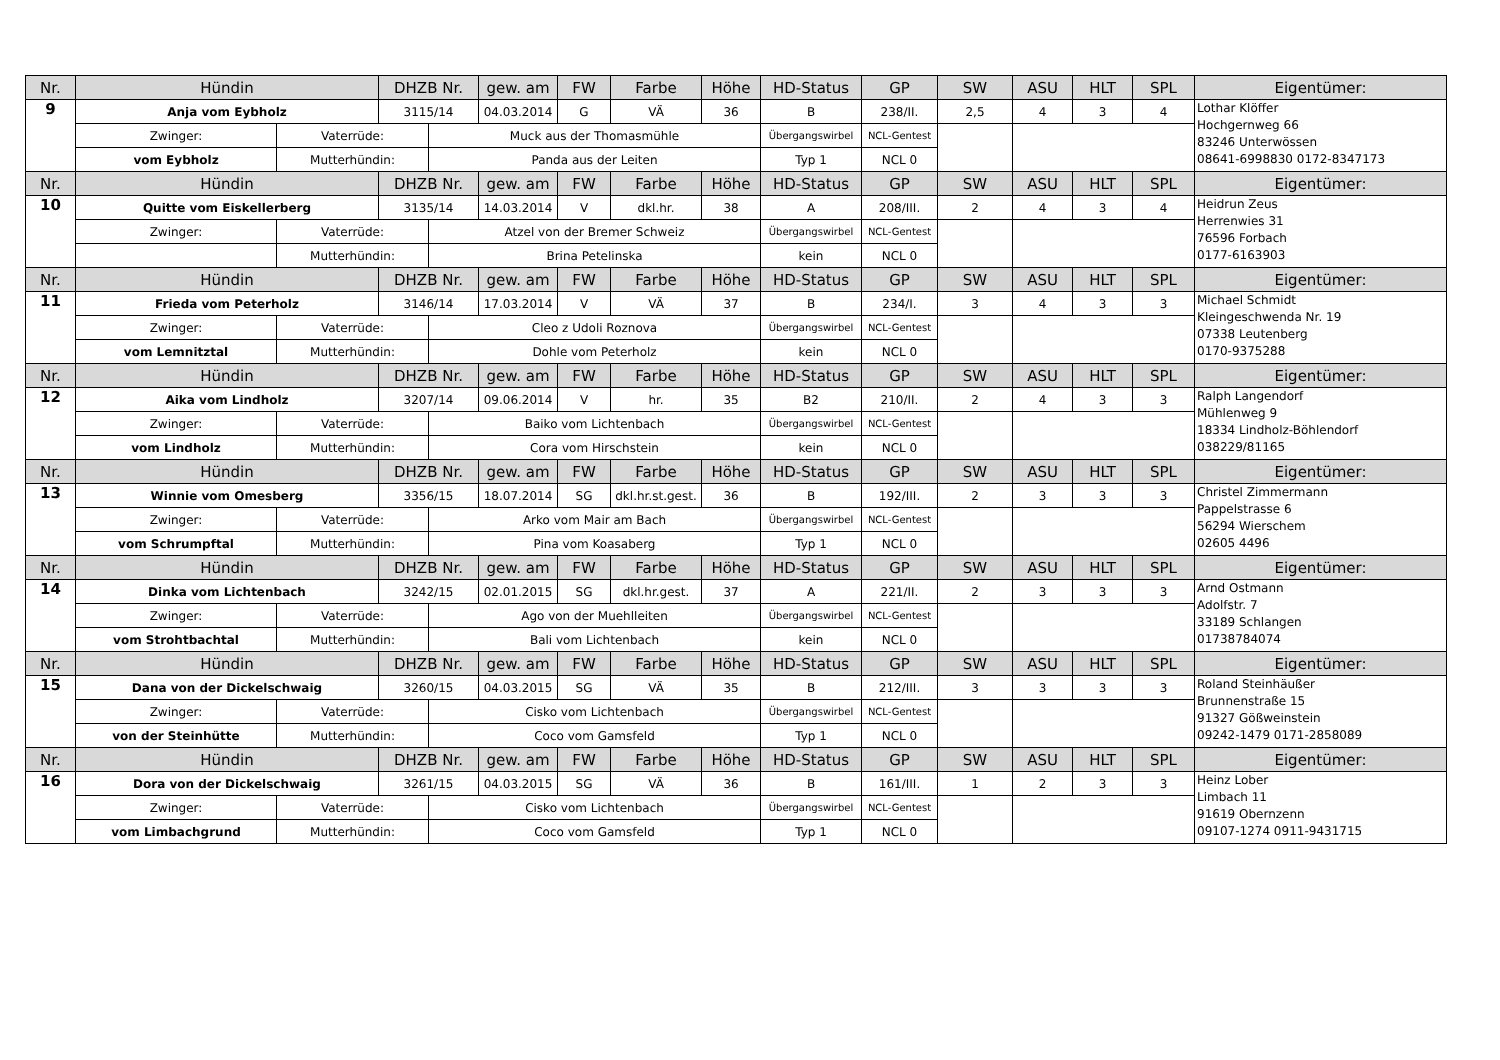| Nr. | Hündin | | DHZB Nr. | | gew. am | FW | Farbe | Höhe | HD-Status | GP | SW | ASU | HLT | SPL | Eigentümer: |
| 9 | Anja vom Eybholz | | 3115/14 | | 04.03.2014 | G | VÄ | 36 | B | 238/II. | 2,5 | 4 | 3 | 4 | Lothar Klöffer Hochgernweg 66 83246 Unterwössen 08641-6998830 0172-8347173 |
| | Zwinger: | Vaterrüde: | | Muck aus der Thomasmühle | | | | | Übergangswirbel | NCL-Gentest | | | | | |
| | vom Eybholz | Mutterhündin: | | Panda aus der Leiten | | | | | Typ 1 | NCL 0 | | | | | |
| Nr. | Hündin | | DHZB Nr. | | gew. am | FW | Farbe | Höhe | HD-Status | GP | SW | ASU | HLT | SPL | Eigentümer: |
| 10 | Quitte vom Eiskellerberg | | 3135/14 | | 14.03.2014 | V | dkl.hr. | 38 | A | 208/III. | 2 | 4 | 3 | 4 | Heidrun Zeus Herrenwies 31 76596 Forbach 0177-6163903 |
| | Zwinger: | Vaterrüde: | | Atzel von der Bremer Schweiz | | | | | Übergangswirbel | NCL-Gentest | | | | | |
| | | Mutterhündin: | | Brina Petelinska | | | | | kein | NCL 0 | | | | | |
| Nr. | Hündin | | DHZB Nr. | | gew. am | FW | Farbe | Höhe | HD-Status | GP | SW | ASU | HLT | SPL | Eigentümer: |
| 11 | Frieda vom Peterholz | | 3146/14 | | 17.03.2014 | V | VÄ | 37 | B | 234/I. | 3 | 4 | 3 | 3 | Michael Schmidt Kleingeschwenda Nr. 19 07338 Leutenberg 0170-9375288 |
| | Zwinger: | Vaterrüde: | | Cleo z Udoli Roznova | | | | | Übergangswirbel | NCL-Gentest | | | | | |
| | vom Lemnitztal | Mutterhündin: | | Dohle vom Peterholz | | | | | kein | NCL 0 | | | | | |
| Nr. | Hündin | | DHZB Nr. | | gew. am | FW | Farbe | Höhe | HD-Status | GP | SW | ASU | HLT | SPL | Eigentümer: |
| 12 | Aika vom Lindholz | | 3207/14 | | 09.06.2014 | V | hr. | 35 | B2 | 210/II. | 2 | 4 | 3 | 3 | Ralph Langendorf Mühlenweg 9 18334 Lindholz-Böhlendorf 038229/81165 |
| | Zwinger: | Vaterrüde: | | Baiko vom Lichtenbach | | | | | Übergangswirbel | NCL-Gentest | | | | | |
| | vom Lindholz | Mutterhündin: | | Cora vom Hirschstein | | | | | kein | NCL 0 | | | | | |
| Nr. | Hündin | | DHZB Nr. | | gew. am | FW | Farbe | Höhe | HD-Status | GP | SW | ASU | HLT | SPL | Eigentümer: |
| 13 | Winnie vom Omesberg | | 3356/15 | | 18.07.2014 | SG | dkl.hr.st.gest. | 36 | B | 192/III. | 2 | 3 | 3 | 3 | Christel Zimmermann Pappelstrasse 6 56294 Wierschem 02605 4496 |
| | Zwinger: | Vaterrüde: | | Arko vom Mair am Bach | | | | | Übergangswirbel | NCL-Gentest | | | | | |
| | vom Schrumpftal | Mutterhündin: | | Pina vom Koasaberg | | | | | Typ 1 | NCL 0 | | | | | |
| Nr. | Hündin | | DHZB Nr. | | gew. am | FW | Farbe | Höhe | HD-Status | GP | SW | ASU | HLT | SPL | Eigentümer: |
| 14 | Dinka vom Lichtenbach | | 3242/15 | | 02.01.2015 | SG | dkl.hr.gest. | 37 | A | 221/II. | 2 | 3 | 3 | 3 | Arnd Ostmann Adolfstr. 7 33189 Schlangen 01738784074 |
| | Zwinger: | Vaterrüde: | | Ago von der Muehlleiten | | | | | Übergangswirbel | NCL-Gentest | | | | | |
| | vom Strohtbachtal | Mutterhündin: | | Bali vom Lichtenbach | | | | | kein | NCL 0 | | | | | |
| Nr. | Hündin | | DHZB Nr. | | gew. am | FW | Farbe | Höhe | HD-Status | GP | SW | ASU | HLT | SPL | Eigentümer: |
| 15 | Dana von der Dickelschwaig | | 3260/15 | | 04.03.2015 | SG | VÄ | 35 | B | 212/III. | 3 | 3 | 3 | 3 | Roland Steinhäußer Brunnenstraße 15 91327 Gößweinstein 09242-1479 0171-2858089 |
| | Zwinger: | Vaterrüde: | | Cisko vom Lichtenbach | | | | | Übergangswirbel | NCL-Gentest | | | | | |
| | von der Steinhütte | Mutterhündin: | | Coco vom Gamsfeld | | | | | Typ 1 | NCL 0 | | | | | |
| Nr. | Hündin | | DHZB Nr. | | gew. am | FW | Farbe | Höhe | HD-Status | GP | SW | ASU | HLT | SPL | Eigentümer: |
| 16 | Dora von der Dickelschwaig | | 3261/15 | | 04.03.2015 | SG | VÄ | 36 | B | 161/III. | 1 | 2 | 3 | 3 | Heinz Lober Limbach 11 91619 Obernzenn 09107-1274 0911-9431715 |
| | Zwinger: | Vaterrüde: | | Cisko vom Lichtenbach | | | | | Übergangswirbel | NCL-Gentest | | | | | |
| | vom Limbachgrund | Mutterhündin: | | Coco vom Gamsfeld | | | | | Typ 1 | NCL 0 | | | | | |